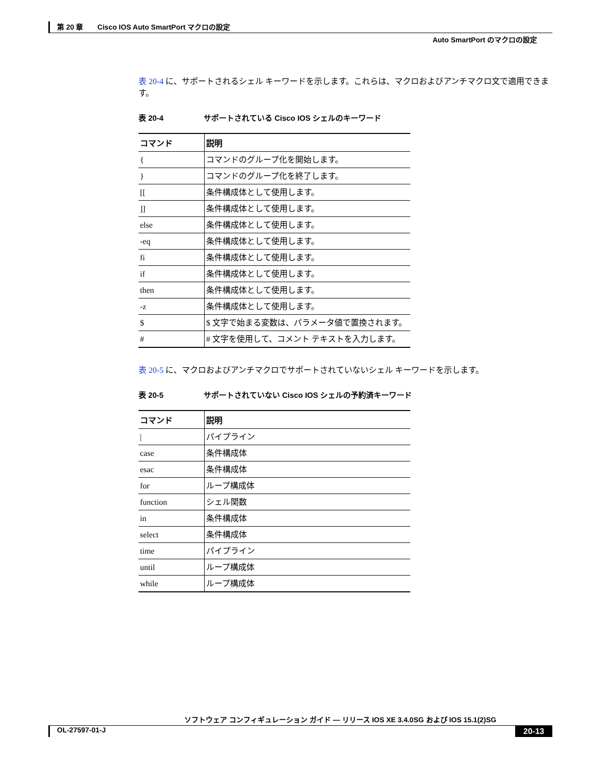第 20 章　　Cisco IOS Auto SmartPort マクロの設定
Auto SmartPort のマクロの設定
表 20-4 に、サポートされるシェル キーワードを示します。これらは、マクロおよびアンチマクロ文で適用できます。
表 20-4 サポートされている Cisco IOS シェルのキーワード
| コマンド | 説明 |
| --- | --- |
| { | コマンドのグループ化を開始します。 |
| } | コマンドのグループ化を終了します。 |
| [[ | 条件構成体として使用します。 |
| ]] | 条件構成体として使用します。 |
| else | 条件構成体として使用します。 |
| -eq | 条件構成体として使用します。 |
| fi | 条件構成体として使用します。 |
| if | 条件構成体として使用します。 |
| then | 条件構成体として使用します。 |
| -z | 条件構成体として使用します。 |
| $ | $ 文字で始まる変数は、パラメータ値で置換されます。 |
| # | # 文字を使用して、コメント テキストを入力します。 |
表 20-5 に、マクロおよびアンチマクロでサポートされていないシェル キーワードを示します。
表 20-5 サポートされていない Cisco IOS シェルの予約済キーワード
| コマンド | 説明 |
| --- | --- |
| / | パイプライン |
| case | 条件構成体 |
| esac | 条件構成体 |
| for | ループ構成体 |
| function | シェル関数 |
| in | 条件構成体 |
| select | 条件構成体 |
| time | パイプライン |
| until | ループ構成体 |
| while | ループ構成体 |
ソフトウェア コンフィギュレーション ガイド ― リリース IOS XE 3.4.0SG および IOS 15.1(2)SG
OL-27597-01-J 20-13